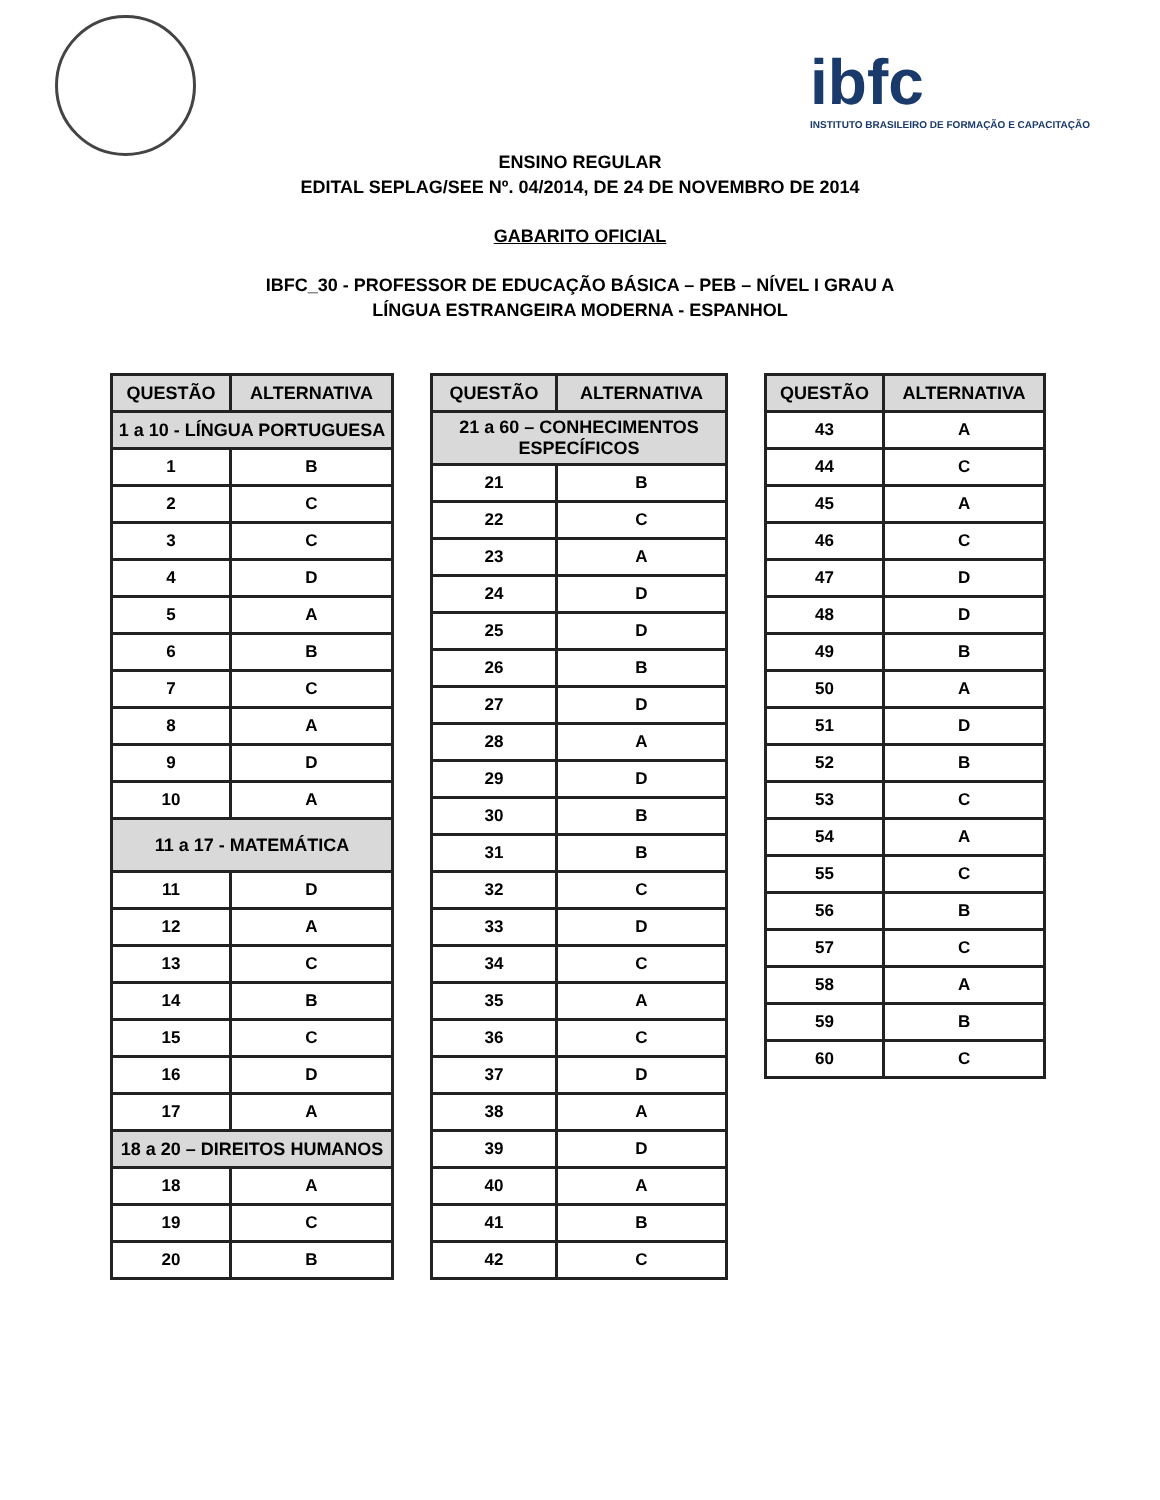ibfc
INSTITUTO BRASILEIRO DE FORMAÇÃO E CAPACITAÇÃO
ENSINO REGULAR
EDITAL SEPLAG/SEE Nº. 04/2014, DE 24 DE NOVEMBRO DE 2014
GABARITO OFICIAL
IBFC_30 - PROFESSOR DE EDUCAÇÃO BÁSICA – PEB – NÍVEL I GRAU A
LÍNGUA ESTRANGEIRA MODERNA - ESPANHOL
| QUESTÃO | ALTERNATIVA |
| --- | --- |
| 1 a 10 - LÍNGUA PORTUGUESA | |
| 1 | B |
| 2 | C |
| 3 | C |
| 4 | D |
| 5 | A |
| 6 | B |
| 7 | C |
| 8 | A |
| 9 | D |
| 10 | A |
| 11 a 17 - MATEMÁTICA | |
| 11 | D |
| 12 | A |
| 13 | C |
| 14 | B |
| 15 | C |
| 16 | D |
| 17 | A |
| 18 a 20 – DIREITOS HUMANOS | |
| 18 | A |
| 19 | C |
| 20 | B |
| QUESTÃO | ALTERNATIVA |
| --- | --- |
| 21 a 60 – CONHECIMENTOS ESPECÍFICOS | |
| 21 | B |
| 22 | C |
| 23 | A |
| 24 | D |
| 25 | D |
| 26 | B |
| 27 | D |
| 28 | A |
| 29 | D |
| 30 | B |
| 31 | B |
| 32 | C |
| 33 | D |
| 34 | C |
| 35 | A |
| 36 | C |
| 37 | D |
| 38 | A |
| 39 | D |
| 40 | A |
| 41 | B |
| 42 | C |
| QUESTÃO | ALTERNATIVA |
| --- | --- |
| 43 | A |
| 44 | C |
| 45 | A |
| 46 | C |
| 47 | D |
| 48 | D |
| 49 | B |
| 50 | A |
| 51 | D |
| 52 | B |
| 53 | C |
| 54 | A |
| 55 | C |
| 56 | B |
| 57 | C |
| 58 | A |
| 59 | B |
| 60 | C |